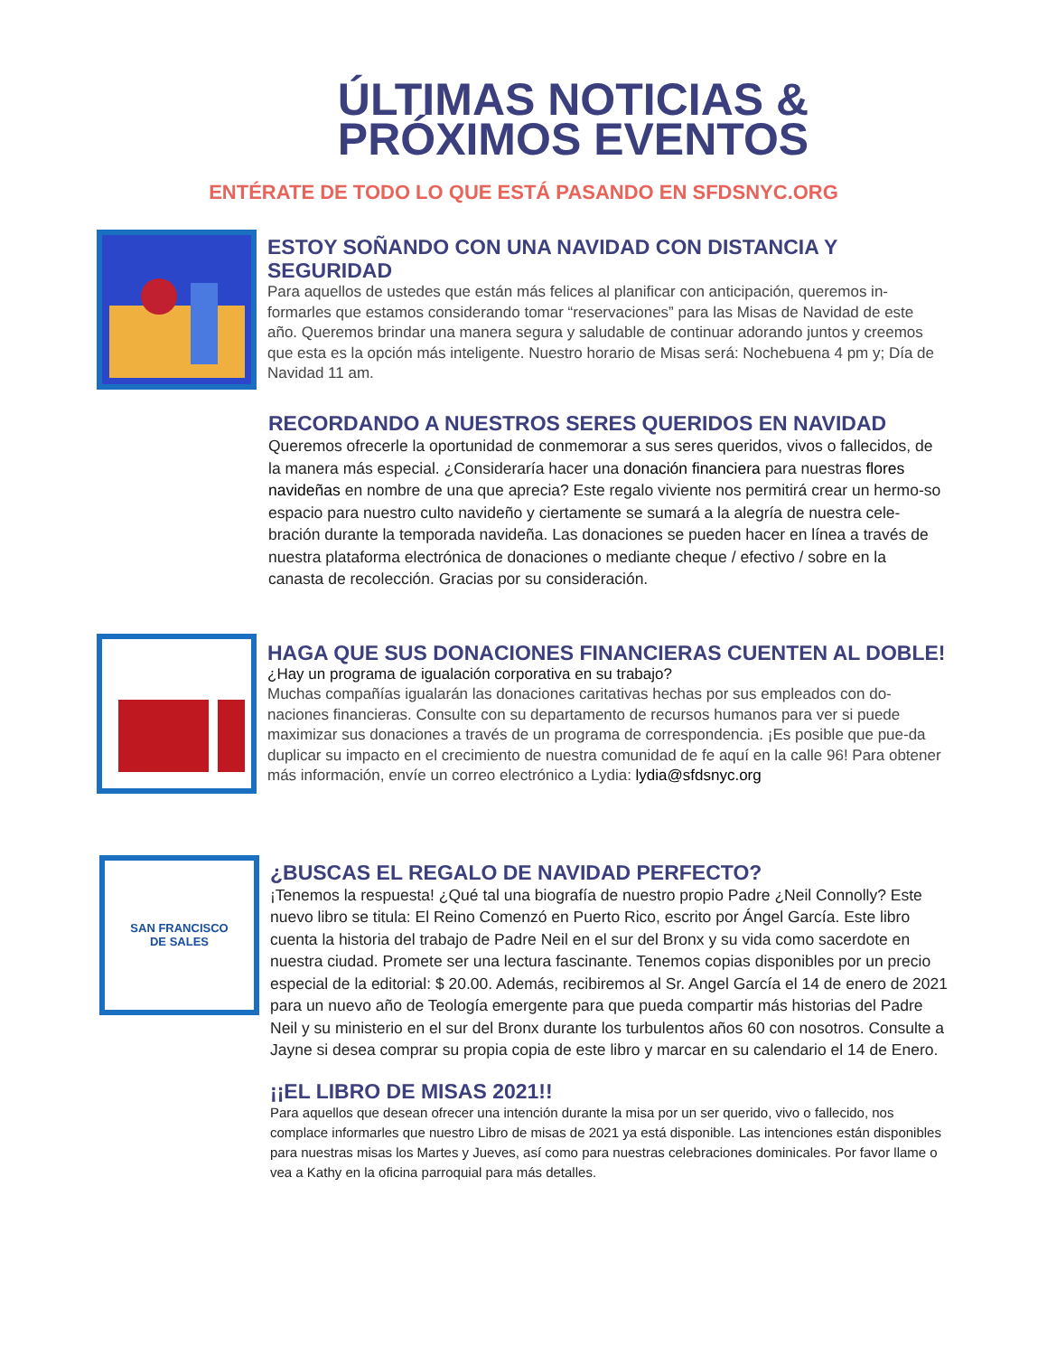ÚLTIMAS NOTICIAS &
PRÓXIMOS EVENTOS
ENTÉRATE DE TODO LO QUE ESTÁ PASANDO EN SFDSNYC.ORG
ESTOY SOÑANDO CON UNA NAVIDAD CON DISTANCIA Y SEGURIDAD
Para aquellos de ustedes que están más felices al planificar con anticipación, queremos in-formarles que estamos considerando tomar “reservaciones” para las Misas de Navidad de este año. Queremos brindar una manera segura y saludable de continuar adorando juntos y creemos que esta es la opción más inteligente. Nuestro horario de Misas será: Nochebuena 4 pm y; Día de Navidad 11 am.
RECORDANDO A NUESTROS SERES QUERIDOS EN NAVIDAD
Queremos ofrecerle la oportunidad de conmemorar a sus seres queridos, vivos o fallecidos, de la manera más especial. ¿Consideraría hacer una donación financiera para nuestras flores navideñas en nombre de una que aprecia? Este regalo viviente nos permitirá crear un hermo-so espacio para nuestro culto navideño y ciertamente se sumará a la alegría de nuestra cele-bración durante la temporada navideña. Las donaciones se pueden hacer en línea a través de nuestra plataforma electrónica de donaciones o mediante cheque / efectivo / sobre en la canasta de recolección. Gracias por su consideración.
HAGA QUE SUS DONACIONES FINANCIERAS CUENTEN AL DOBLE!
¿Hay un programa de igualación corporativa en su trabajo?
Muchas compañías igualarán las donaciones caritativas hechas por sus empleados con do-naciones financieras. Consulte con su departamento de recursos humanos para ver si puede maximizar sus donaciones a través de un programa de correspondencia. ¡Es posible que pue-da duplicar su impacto en el crecimiento de nuestra comunidad de fe aquí en la calle 96! Para obtener más información, envíe un correo electrónico a Lydia: lydia@sfdsnyc.org
SAN FRANCISCO
DE SALES
¿BUSCAS EL REGALO DE NAVIDAD PERFECTO?
¡Tenemos la respuesta! ¿Qué tal una biografía de nuestro propio Padre ¿Neil Connolly? Este nuevo libro se titula: El Reino Comenzó en Puerto Rico, escrito por Ángel García. Este libro cuenta la historia del trabajo de Padre Neil en el sur del Bronx y su vida como sacerdote en nuestra ciudad. Promete ser una lectura fascinante. Tenemos copias disponibles por un precio especial de la editorial: $ 20.00. Además, recibiremos al Sr. Angel García el 14 de enero de 2021 para un nuevo año de Teología emergente para que pueda compartir más historias del Padre Neil y su ministerio en el sur del Bronx durante los turbulentos años 60 con nosotros. Consulte a Jayne si desea comprar su propia copia de este libro y marcar en su calendario el 14 de Enero.
¡¡EL LIBRO DE MISAS 2021!!
Para aquellos que desean ofrecer una intención durante la misa por un ser querido, vivo o fallecido, nos complace informarles que nuestro Libro de misas de 2021 ya está disponible. Las intenciones están disponibles para nuestras misas los Martes y Jueves, así como para nuestras celebraciones dominicales. Por favor llame o vea a Kathy en la oficina parroquial para más detalles.